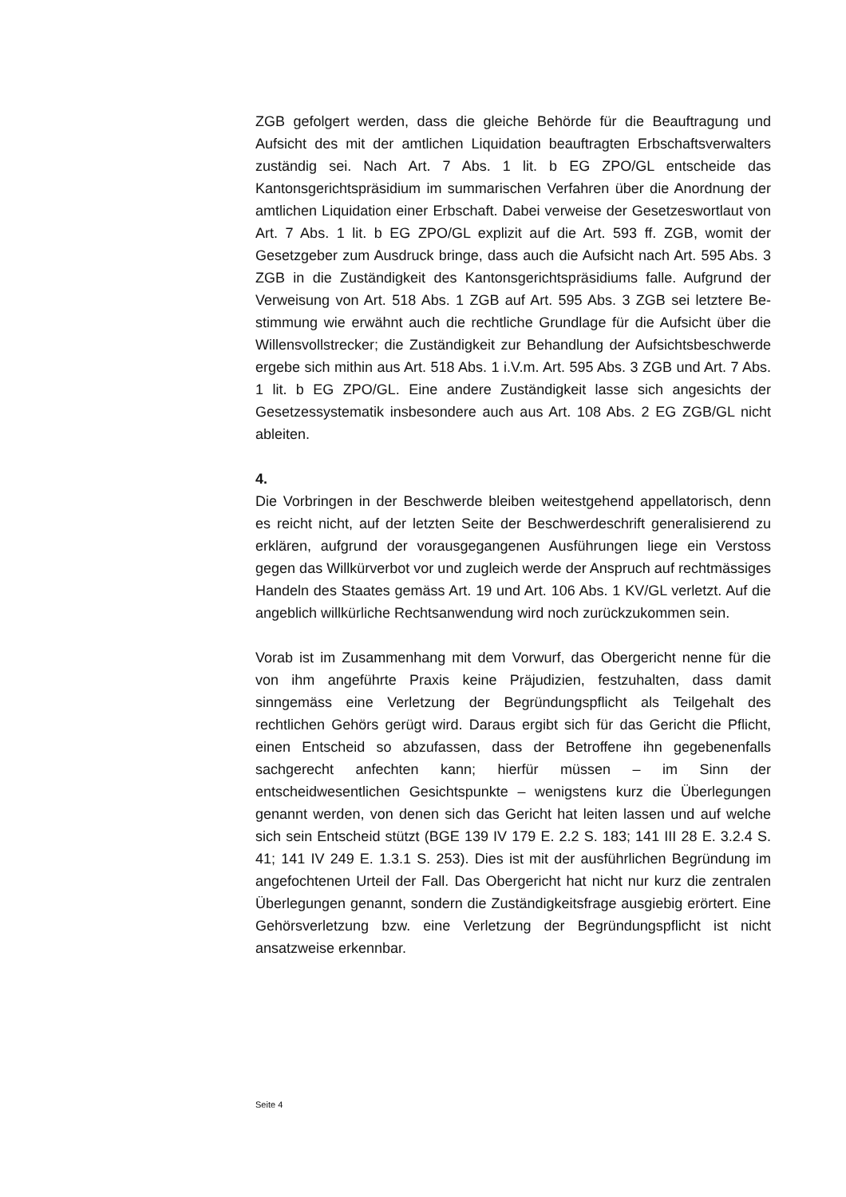ZGB gefolgert werden, dass die gleiche Behörde für die Beauftragung und Aufsicht des mit der amtlichen Liquidation beauftragten Erbschafts­verwalters zuständig sei. Nach Art. 7 Abs. 1 lit. b EG ZPO/GL ent­scheide das Kantonsgerichtspräsidium im summarischen Verfahren über die Anordnung der amtlichen Liquidation einer Erbschaft. Dabei verweise der Gesetzeswortlaut von Art. 7 Abs. 1 lit. b EG ZPO/GL explizit auf die Art. 593 ff. ZGB, womit der Gesetzgeber zum Ausdruck bringe, dass auch die Aufsicht nach Art. 595 Abs. 3 ZGB in die Zu­ständigkeit des Kantonsgerichtspräsidiums falle. Aufgrund der Verwei­sung von Art. 518 Abs. 1 ZGB auf Art. 595 Abs. 3 ZGB sei letztere Be­stimmung wie erwähnt auch die rechtliche Grundlage für die Aufsicht über die Willensvollstrecker; die Zuständigkeit zur Behandlung der Aufsichtsbeschwerde ergebe sich mithin aus Art. 518 Abs. 1 i.V.m. Art. 595 Abs. 3 ZGB und Art. 7 Abs. 1 lit. b EG ZPO/GL. Eine andere Zuständigkeit lasse sich angesichts der Gesetzessystematik insbeson­dere auch aus Art. 108 Abs. 2 EG ZGB/GL nicht ableiten.
4.
Die Vorbringen in der Beschwerde bleiben weitestgehend appellatorisch, denn es reicht nicht, auf der letzten Seite der Beschwerdeschrift gene­ralisierend zu erklären, aufgrund der vorausgegangenen Ausführun­gen liege ein Verstoss gegen das Willkürverbot vor und zugleich werde der Anspruch auf rechtmässiges Handeln des Staates gemäss Art. 19 und Art. 106 Abs. 1 KV/GL verletzt. Auf die angeblich willkür­liche Rechtsanwendung wird noch zurückzukommen sein.
Vorab ist im Zusammenhang mit dem Vorwurf, das Obergericht nenne für die von ihm angeführte Praxis keine Präjudizien, festzuhalten, dass damit sinngemäss eine Verletzung der Begründungspflicht als Teilge­halt des rechtlichen Gehörs gerügt wird. Daraus ergibt sich für das Gericht die Pflicht, einen Entscheid so abzufassen, dass der Betrof­fene ihn gegebenenfalls sachgerecht anfechten kann; hierfür müssen – im Sinn der entscheidwesentlichen Gesichtspunkte – wenigstens kurz die Überlegungen genannt werden, von denen sich das Gericht hat leiten lassen und auf welche sich sein Entscheid stützt (BGE 139 IV 179 E. 2.2 S. 183; 141 III 28 E. 3.2.4 S. 41; 141 IV 249 E. 1.3.1 S. 253). Dies ist mit der ausführlichen Begründung im angefochtenen Urteil der Fall. Das Obergericht hat nicht nur kurz die zentralen Über­legungen genannt, sondern die Zuständigkeitsfrage ausgiebig erörtert. Eine Gehörsverletzung bzw. eine Verletzung der Begründungspflicht ist nicht ansatzweise erkennbar.
Seite 4